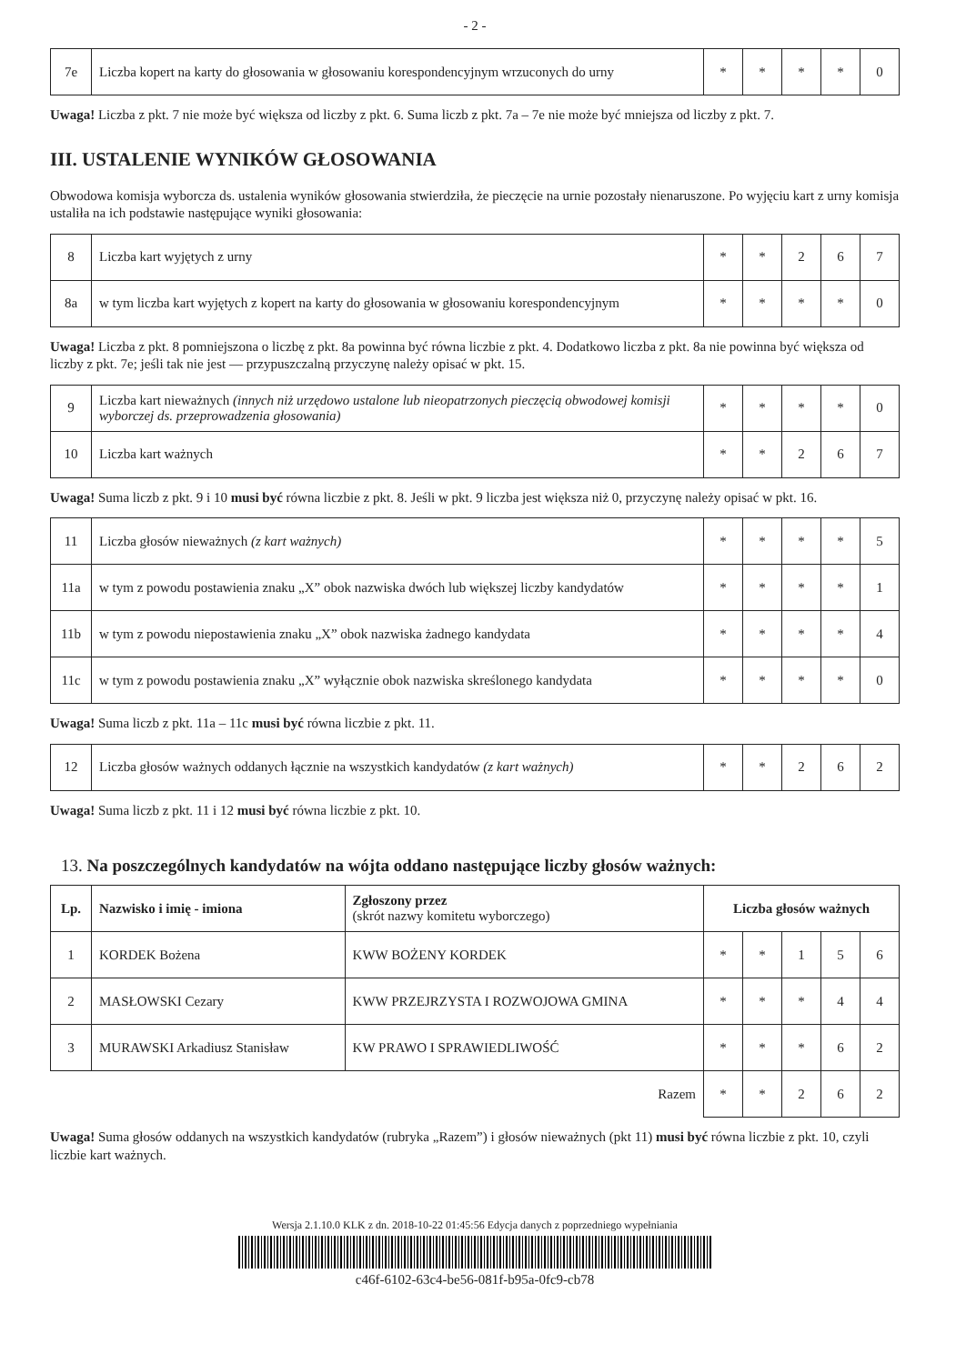- 2 -
| 7e | Liczba kopert na karty do głosowania w głosowaniu korespondencyjnym wrzuconych do urny | * | * | * | * | 0 |
Uwaga! Liczba z pkt. 7 nie może być większa od liczby z pkt. 6. Suma liczb z pkt. 7a – 7e nie może być mniejsza od liczby z pkt. 7.
III. USTALENIE WYNIKÓW GŁOSOWANIA
Obwodowa komisja wyborcza ds. ustalenia wyników głosowania stwierdziła, że pieczęcie na urnie pozostały nienaruszone. Po wyjęciu kart z urny komisja ustaliła na ich podstawie następujące wyniki głosowania:
| 8 | Liczba kart wyjętych z urny | * | * | 2 | 6 | 7 |
| 8a | w tym liczba kart wyjętych z kopert na karty do głosowania w głosowaniu korespondencyjnym | * | * | * | * | 0 |
Uwaga! Liczba z pkt. 8 pomniejszona o liczbę z pkt. 8a powinna być równa liczbie z pkt. 4. Dodatkowo liczba z pkt. 8a nie powinna być większa od liczby z pkt. 7e; jeśli tak nie jest — przypuszczalną przyczynę należy opisać w pkt. 15.
| 9 | Liczba kart nieważnych (innych niż urzędowo ustalone lub nieopatrzonych pieczęcią obwodowej komisji wyborczej ds. przeprowadzenia głosowania) | * | * | * | * | 0 |
| 10 | Liczba kart ważnych | * | * | 2 | 6 | 7 |
Uwaga! Suma liczb z pkt. 9 i 10 musi być równa liczbie z pkt. 8. Jeśli w pkt. 9 liczba jest większa niż 0, przyczynę należy opisać w pkt. 16.
| 11 | Liczba głosów nieważnych (z kart ważnych) | * | * | * | * | 5 |
| 11a | w tym z powodu postawienia znaku „X” obok nazwiska dwóch lub większej liczby kandydatów | * | * | * | * | 1 |
| 11b | w tym z powodu niepostawienia znaku „X” obok nazwiska żadnego kandydata | * | * | * | * | 4 |
| 11c | w tym z powodu postawienia znaku „X” wyłącznie obok nazwiska skreślonego kandydata | * | * | * | * | 0 |
Uwaga! Suma liczb z pkt. 11a – 11c musi być równa liczbie z pkt. 11.
| 12 | Liczba głosów ważnych oddanych łącznie na wszystkich kandydatów (z kart ważnych) | * | * | 2 | 6 | 2 |
Uwaga! Suma liczb z pkt. 11 i 12 musi być równa liczbie z pkt. 10.
13. Na poszczególnych kandydatów na wójta oddano następujące liczby głosów ważnych:
| Lp. | Nazwisko i imię - imiona | Zgłoszony przez (skrót nazwy komitetu wyborczego) | Liczba głosów ważnych | | | | |
| --- | --- | --- | --- | --- | --- | --- | --- |
| 1 | KORDEK Bożena | KWW BOŻENY KORDEK | * | * | 1 | 5 | 6 |
| 2 | MASŁOWSKI Cezary | KWW PRZEJRZYSTA I ROZWOJOWA GMINA | * | * | * | 4 | 4 |
| 3 | MURAWSKI Arkadiusz Stanisław | KW PRAWO I SPRAWIEDLIWOŚĆ | * | * | * | 6 | 2 |
| Razem | | | * | * | 2 | 6 | 2 |
Uwaga! Suma głosów oddanych na wszystkich kandydatów (rubryka „Razem”) i głosów nieważnych (pkt 11) musi być równa liczbie z pkt. 10, czyli liczbie kart ważnych.
Wersja 2.1.10.0 KLK z dn. 2018-10-22 01:45:56 Edycja danych z poprzedniego wypełniania
c46f-6102-63c4-be56-081f-b95a-0fc9-cb78